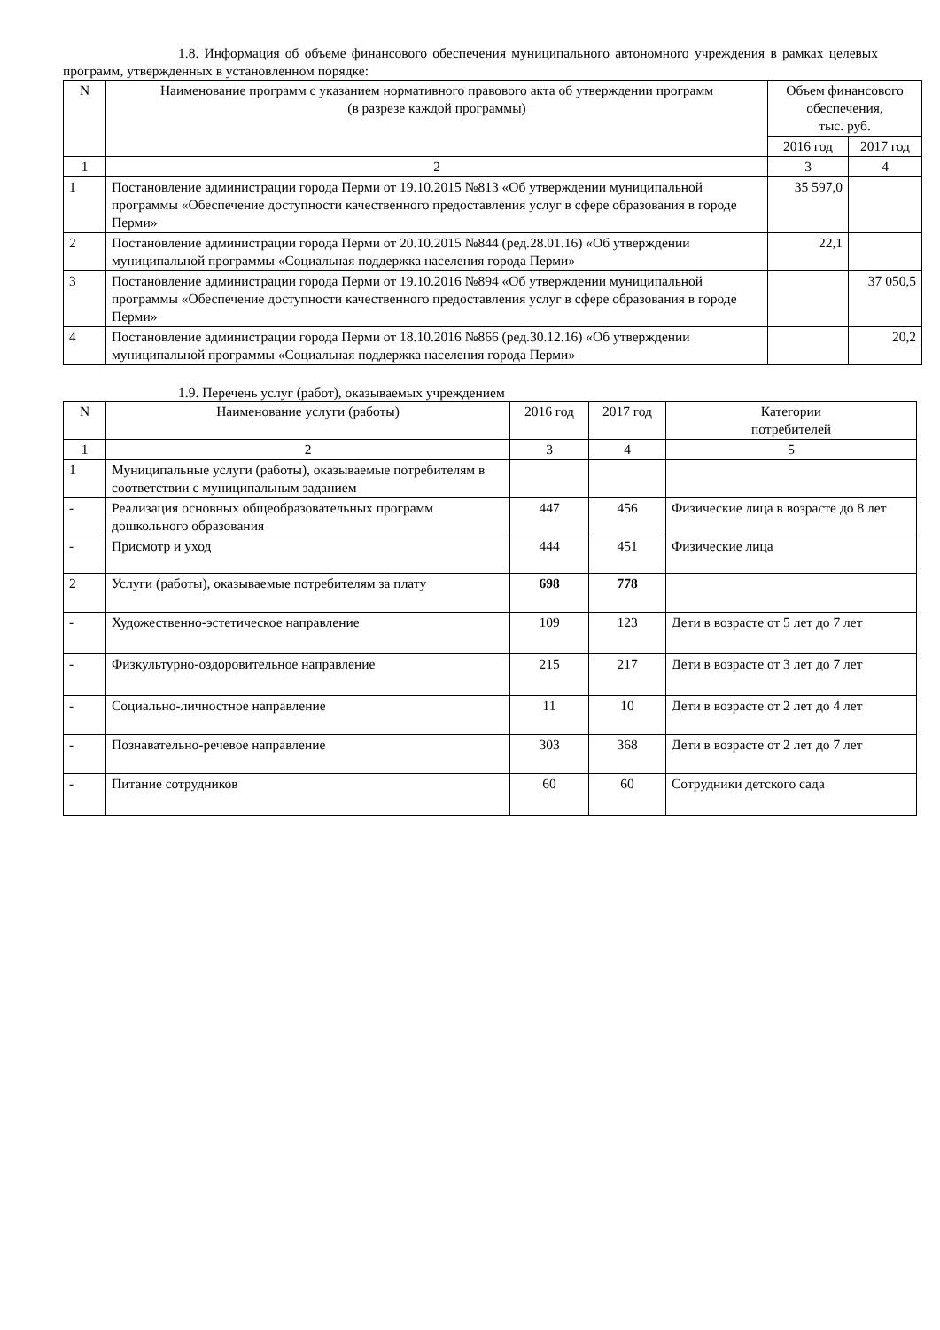1.8. Информация об объеме финансового обеспечения муниципального автономного учреждения в рамках целевых программ, утвержденных в установленном порядке:
| N | Наименование программ с указанием нормативного правового акта об утверждении программ (в разрезе каждой программы) | Объем финансового обеспечения, тыс. руб. | |
| --- | --- | --- | --- |
| | | 2016 год | 2017 год |
| 1 | 2 | 3 | 4 |
| 1 | Постановление администрации города Перми от 19.10.2015 №813 «Об утверждении муниципальной программы «Обеспечение доступности качественного предоставления услуг в сфере образования в городе Перми» | 35 597,0 | |
| 2 | Постановление администрации города Перми от 20.10.2015 №844 (ред.28.01.16) «Об утверждении муниципальной программы «Социальная поддержка населения города Перми» | 22,1 | |
| 3 | Постановление администрации города Перми от 19.10.2016 №894 «Об утверждении муниципальной программы «Обеспечение доступности качественного предоставления услуг в сфере образования в городе Перми» | | 37 050,5 |
| 4 | Постановление администрации города Перми от 18.10.2016 №866 (ред.30.12.16) «Об утверждении муниципальной программы «Социальная поддержка населения города Перми» | | 20,2 |
1.9. Перечень услуг (работ), оказываемых учреждением
| N | Наименование услуги (работы) | 2016 год | 2017 год | Категории потребителей |
| --- | --- | --- | --- | --- |
| 1 | 2 | 3 | 4 | 5 |
| 1 | Муниципальные услуги (работы), оказываемые потребителям в соответствии с муниципальным заданием | | | |
| - | Реализация основных общеобразовательных программ дошкольного образования | 447 | 456 | Физические лица в возрасте до 8 лет |
| - | Присмотр и уход | 444 | 451 | Физические лица |
| 2 | Услуги (работы), оказываемые потребителям за плату | 698 | 778 | |
| - | Художественно-эстетическое направление | 109 | 123 | Дети в возрасте от 5 лет до 7 лет |
| - | Физкультурно-оздоровительное направление | 215 | 217 | Дети в возрасте от 3 лет до 7 лет |
| - | Социально-личностное направление | 11 | 10 | Дети в возрасте от 2 лет до 4 лет |
| - | Познавательно-речевое направление | 303 | 368 | Дети в возрасте от 2 лет до 7 лет |
| - | Питание сотрудников | 60 | 60 | Сотрудники детского сада |